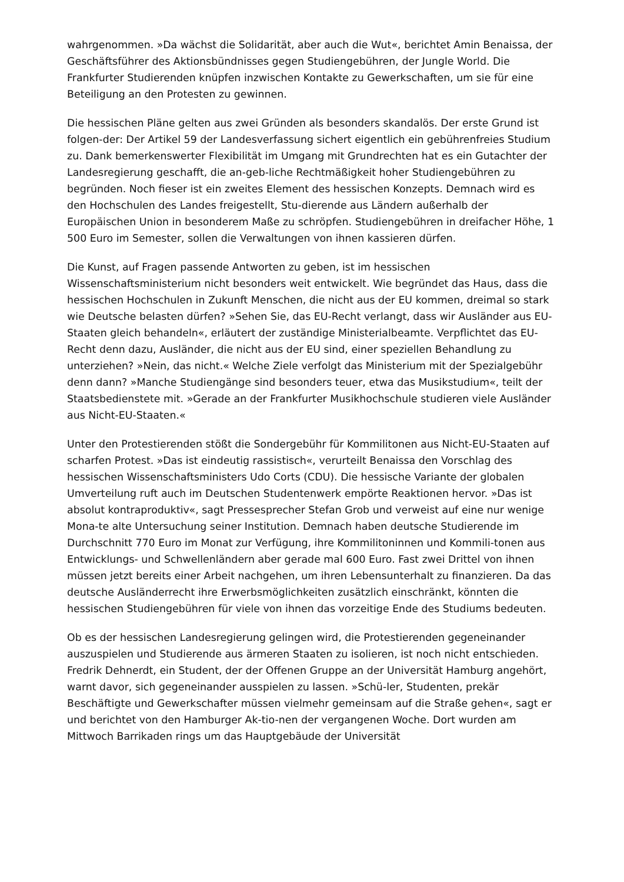wahrgenommen. »Da wächst die Solidarität, aber auch die Wut«, berichtet Amin Benaissa, der Geschäftsführer des Aktionsbündnisses gegen Studiengebühren, der Jungle World. Die Frankfurter Studierenden knüpfen inzwischen Kontakte zu Gewerkschaften, um sie für eine Beteiligung an den Protesten zu gewinnen.
Die hessischen Pläne gelten aus zwei Gründen als besonders skandalös. Der erste Grund ist folgen-der: Der Artikel 59 der Landesverfassung sichert eigentlich ein gebührenfreies Studium zu. Dank bemerkenswerter Flexibilität im Umgang mit Grundrechten hat es ein Gutachter der Landesregierung geschafft, die an-geb-liche Rechtmäßigkeit hoher Studiengebühren zu begründen. Noch fieser ist ein zweites Element des hessischen Konzepts. Demnach wird es den Hochschulen des Landes freigestellt, Stu-dierende aus Ländern außerhalb der Europäischen Union in besonderem Maße zu schröpfen. Studiengebühren in dreifacher Höhe, 1 500 Euro im Semester, sollen die Verwaltungen von ihnen kassieren dürfen.
Die Kunst, auf Fragen passende Antworten zu geben, ist im hessischen Wissenschaftsministerium nicht besonders weit entwickelt. Wie begründet das Haus, dass die hessischen Hochschulen in Zukunft Menschen, die nicht aus der EU kommen, dreimal so stark wie Deutsche belasten dürfen? »Sehen Sie, das EU-Recht verlangt, dass wir Ausländer aus EU-Staaten gleich behandeln«, erläutert der zuständige Ministerialbeamte. Verpflichtet das EU-Recht denn dazu, Ausländer, die nicht aus der EU sind, einer speziellen Behandlung zu unterziehen? »Nein, das nicht.« Welche Ziele verfolgt das Ministerium mit der Spezialgebühr denn dann? »Manche Studiengänge sind besonders teuer, etwa das Musikstudium«, teilt der Staatsbedienstete mit. »Gerade an der Frankfurter Musikhochschule studieren viele Ausländer aus Nicht-EU-Staaten.«
Unter den Protestierenden stößt die Sondergebühr für Kommilitonen aus Nicht-EU-Staaten auf scharfen Protest. »Das ist eindeutig rassistisch«, verurteilt Benaissa den Vorschlag des hessischen Wissenschaftsministers Udo Corts (CDU). Die hessische Variante der globalen Umverteilung ruft auch im Deutschen Studentenwerk empörte Reaktionen hervor. »Das ist absolut kontraproduktiv«, sagt Pressesprecher Stefan Grob und verweist auf eine nur wenige Mona-te alte Untersuchung seiner Institution. Demnach haben deutsche Studierende im Durchschnitt 770 Euro im Monat zur Verfügung, ihre Kommilitoninnen und Kommili-tonen aus Entwicklungs- und Schwellenländern aber gerade mal 600 Euro. Fast zwei Drittel von ihnen müssen jetzt bereits einer Arbeit nachgehen, um ihren Lebensunterhalt zu finanzieren. Da das deutsche Ausländerrecht ihre Erwerbsmöglichkeiten zusätzlich einschränkt, könnten die hessischen Studiengebühren für viele von ihnen das vorzeitige Ende des Studiums bedeuten.
Ob es der hessischen Landesregierung gelingen wird, die Protestierenden gegeneinander auszuspielen und Studierende aus ärmeren Staaten zu isolieren, ist noch nicht entschieden. Fredrik Dehnerdt, ein Student, der der Offenen Gruppe an der Universität Hamburg angehört, warnt davor, sich gegeneinander ausspielen zu lassen. »Schü-ler, Studenten, prekär Beschäftigte und Gewerkschafter müssen vielmehr gemeinsam auf die Straße gehen«, sagt er und berichtet von den Hamburger Ak-tio-nen der vergangenen Woche. Dort wurden am Mittwoch Barrikaden rings um das Hauptgebäude der Universität